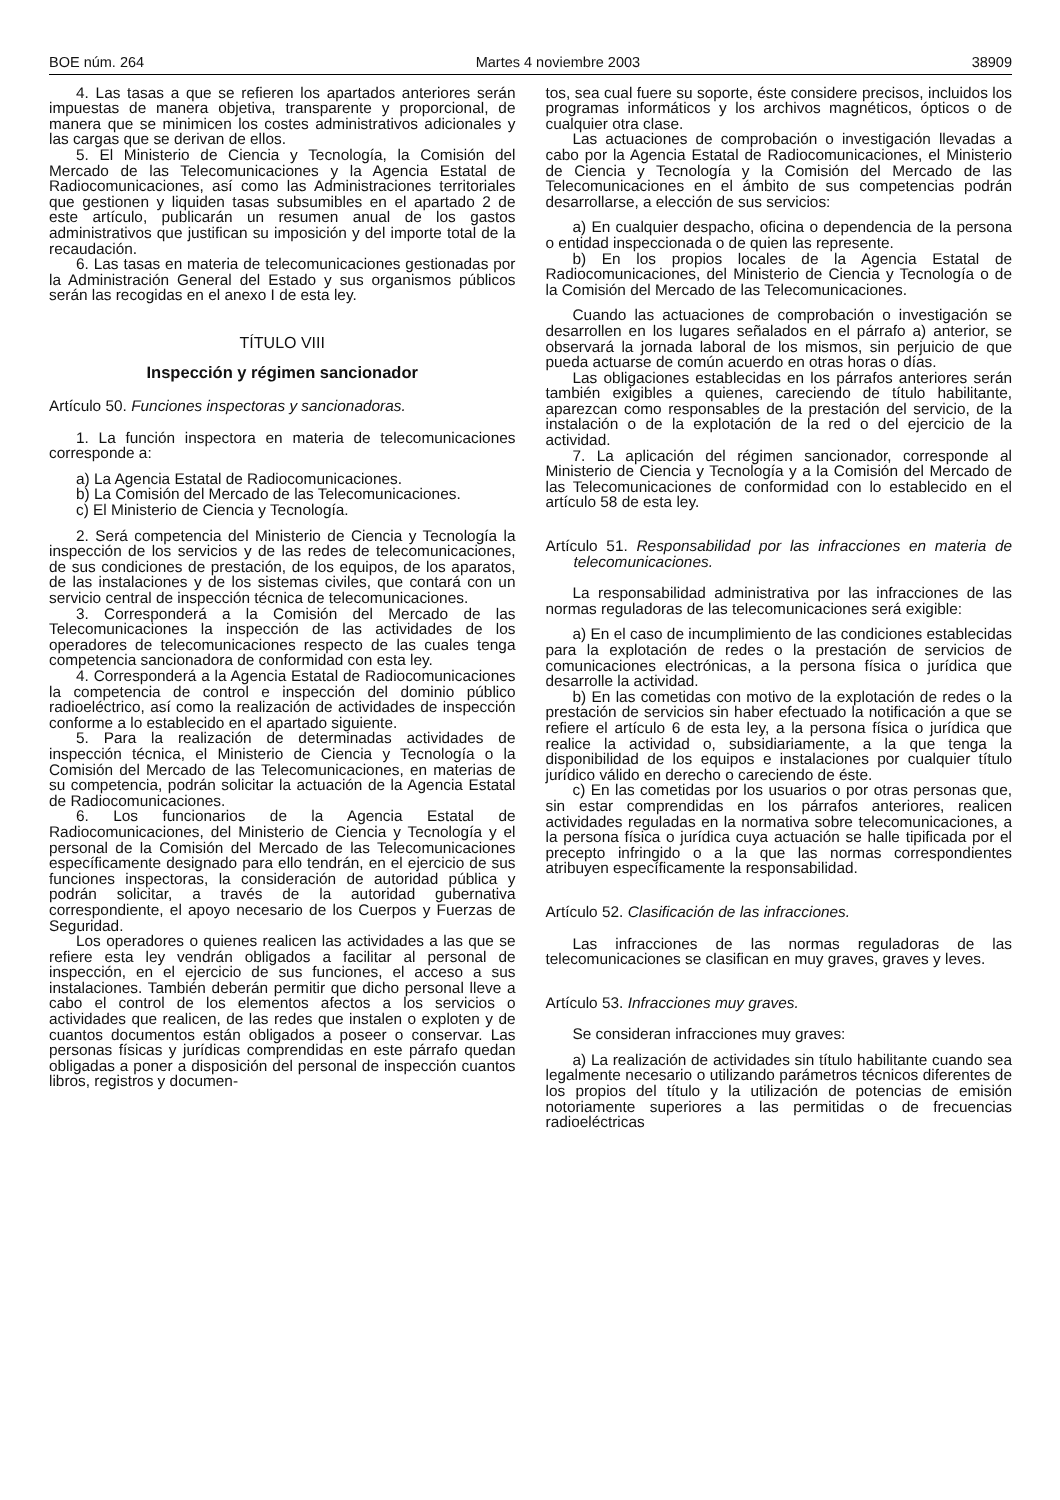BOE núm. 264 Martes 4 noviembre 2003 38909
4. Las tasas a que se refieren los apartados anteriores serán impuestas de manera objetiva, transparente y proporcional, de manera que se minimicen los costes administrativos adicionales y las cargas que se derivan de ellos.
5. El Ministerio de Ciencia y Tecnología, la Comisión del Mercado de las Telecomunicaciones y la Agencia Estatal de Radiocomunicaciones, así como las Administraciones territoriales que gestionen y liquiden tasas subsumibles en el apartado 2 de este artículo, publicarán un resumen anual de los gastos administrativos que justifican su imposición y del importe total de la recaudación.
6. Las tasas en materia de telecomunicaciones gestionadas por la Administración General del Estado y sus organismos públicos serán las recogidas en el anexo I de esta ley.
TÍTULO VIII
Inspección y régimen sancionador
Artículo 50. Funciones inspectoras y sancionadoras.
1. La función inspectora en materia de telecomunicaciones corresponde a:
a) La Agencia Estatal de Radiocomunicaciones.
b) La Comisión del Mercado de las Telecomunicaciones.
c) El Ministerio de Ciencia y Tecnología.
2. Será competencia del Ministerio de Ciencia y Tecnología la inspección de los servicios y de las redes de telecomunicaciones, de sus condiciones de prestación, de los equipos, de los aparatos, de las instalaciones y de los sistemas civiles, que contará con un servicio central de inspección técnica de telecomunicaciones.
3. Corresponderá a la Comisión del Mercado de las Telecomunicaciones la inspección de las actividades de los operadores de telecomunicaciones respecto de las cuales tenga competencia sancionadora de conformidad con esta ley.
4. Corresponderá a la Agencia Estatal de Radiocomunicaciones la competencia de control e inspección del dominio público radioeléctrico, así como la realización de actividades de inspección conforme a lo establecido en el apartado siguiente.
5. Para la realización de determinadas actividades de inspección técnica, el Ministerio de Ciencia y Tecnología o la Comisión del Mercado de las Telecomunicaciones, en materias de su competencia, podrán solicitar la actuación de la Agencia Estatal de Radiocomunicaciones.
6. Los funcionarios de la Agencia Estatal de Radiocomunicaciones, del Ministerio de Ciencia y Tecnología y el personal de la Comisión del Mercado de las Telecomunicaciones específicamente designado para ello tendrán, en el ejercicio de sus funciones inspectoras, la consideración de autoridad pública y podrán solicitar, a través de la autoridad gubernativa correspondiente, el apoyo necesario de los Cuerpos y Fuerzas de Seguridad.
Los operadores o quienes realicen las actividades a las que se refiere esta ley vendrán obligados a facilitar al personal de inspección, en el ejercicio de sus funciones, el acceso a sus instalaciones. También deberán permitir que dicho personal lleve a cabo el control de los elementos afectos a los servicios o actividades que realicen, de las redes que instalen o exploten y de cuantos documentos están obligados a poseer o conservar. Las personas físicas y jurídicas comprendidas en este párrafo quedan obligadas a poner a disposición del personal de inspección cuantos libros, registros y documen-
tos, sea cual fuere su soporte, éste considere precisos, incluidos los programas informáticos y los archivos magnéticos, ópticos o de cualquier otra clase.
Las actuaciones de comprobación o investigación llevadas a cabo por la Agencia Estatal de Radiocomunicaciones, el Ministerio de Ciencia y Tecnología y la Comisión del Mercado de las Telecomunicaciones en el ámbito de sus competencias podrán desarrollarse, a elección de sus servicios:
a) En cualquier despacho, oficina o dependencia de la persona o entidad inspeccionada o de quien las represente.
b) En los propios locales de la Agencia Estatal de Radiocomunicaciones, del Ministerio de Ciencia y Tecnología o de la Comisión del Mercado de las Telecomunicaciones.
Cuando las actuaciones de comprobación o investigación se desarrollen en los lugares señalados en el párrafo a) anterior, se observará la jornada laboral de los mismos, sin perjuicio de que pueda actuarse de común acuerdo en otras horas o días.
Las obligaciones establecidas en los párrafos anteriores serán también exigibles a quienes, careciendo de título habilitante, aparezcan como responsables de la prestación del servicio, de la instalación o de la explotación de la red o del ejercicio de la actividad.
7. La aplicación del régimen sancionador, corresponde al Ministerio de Ciencia y Tecnología y a la Comisión del Mercado de las Telecomunicaciones de conformidad con lo establecido en el artículo 58 de esta ley.
Artículo 51. Responsabilidad por las infracciones en materia de telecomunicaciones.
La responsabilidad administrativa por las infracciones de las normas reguladoras de las telecomunicaciones será exigible:
a) En el caso de incumplimiento de las condiciones establecidas para la explotación de redes o la prestación de servicios de comunicaciones electrónicas, a la persona física o jurídica que desarrolle la actividad.
b) En las cometidas con motivo de la explotación de redes o la prestación de servicios sin haber efectuado la notificación a que se refiere el artículo 6 de esta ley, a la persona física o jurídica que realice la actividad o, subsidiariamente, a la que tenga la disponibilidad de los equipos e instalaciones por cualquier título jurídico válido en derecho o careciendo de éste.
c) En las cometidas por los usuarios o por otras personas que, sin estar comprendidas en los párrafos anteriores, realicen actividades reguladas en la normativa sobre telecomunicaciones, a la persona física o jurídica cuya actuación se halle tipificada por el precepto infringido o a la que las normas correspondientes atribuyen específicamente la responsabilidad.
Artículo 52. Clasificación de las infracciones.
Las infracciones de las normas reguladoras de las telecomunicaciones se clasifican en muy graves, graves y leves.
Artículo 53. Infracciones muy graves.
Se consideran infracciones muy graves:
a) La realización de actividades sin título habilitante cuando sea legalmente necesario o utilizando parámetros técnicos diferentes de los propios del título y la utilización de potencias de emisión notoriamente superiores a las permitidas o de frecuencias radioeléctricas